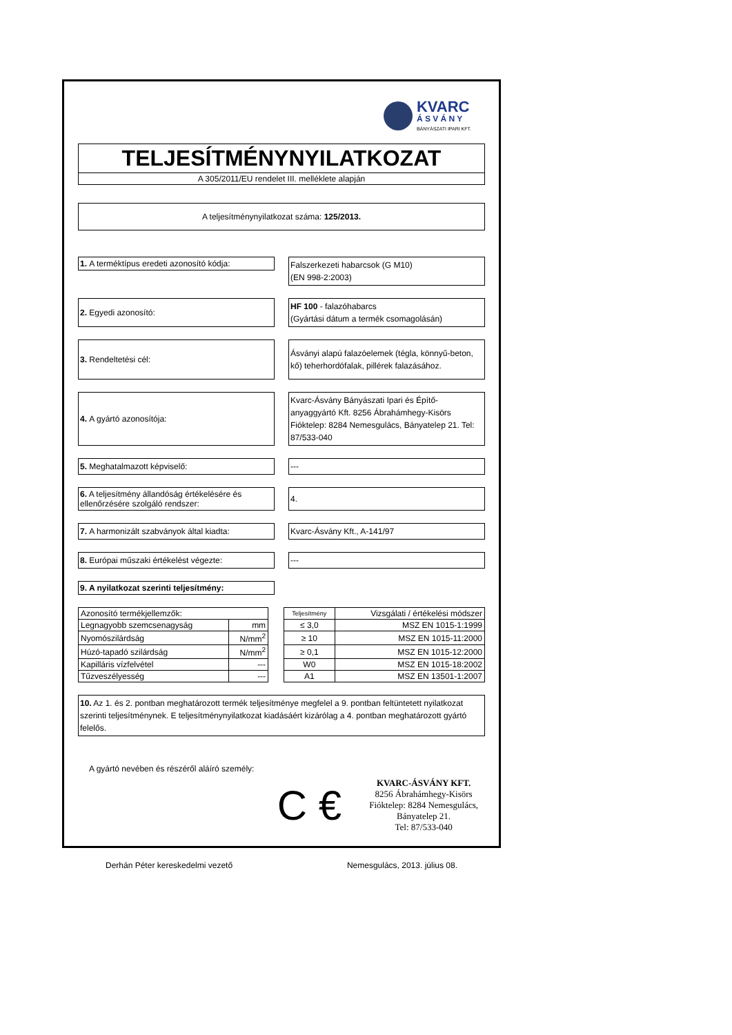KVARC
Á S V Á N Y
BÁNYÁSZATI IPARI KFT.
TELJESÍTMÉNYNYILATKOZAT
A 305/2011/EU rendelet III. melléklete alapján
A teljesítménynyilatkozat száma: 125/2013.
1. A terméktípus eredeti azonosító kódja:
Falszerkezeti habarcsok (G M10)
(EN 998-2:2003)
2. Egyedi azonosító:
HF 100 - falazóhabarcs
(Gyártási dátum a termék csomagolásán)
3. Rendeltetési cél:
Ásványi alapú falazóelemek (tégla, könnyű-beton, kő) teherhordófalak, pillérek falazásához.
4. A gyártó azonosítója:
Kvarc-Ásvány Bányászati Ipari és Építő-anyaggyártó Kft. 8256 Ábrahámhegy-Kisörs Fióktelep: 8284 Nemesgulács, Bányatelep 21. Tel: 87/533-040
5. Meghatalmazott képviselő:
---
6. A teljesítmény állandóság értékelésére és ellenőrzésére szolgáló rendszer:
4.
7. A harmonizált szabványok által kiadta:
Kvarc-Ásvány Kft., A-141/97
8. Európai műszaki értékelést végezte:
---
9. A nyilatkozat szerinti teljesítmény:
| Azonosító termékjellemzők: | | | Teljesítmény | Vizsgálati / értékelési módszer |
| Legnagyobb szemcsenagyság | mm | | ≤ 3,0 | MSZ EN 1015-1:1999 |
| Nyomószilárdság | N/mm<sup>2</sup> | | ≥ 10 | MSZ EN 1015-11:2000 |
| Húzó-tapadó szilárdság | N/mm<sup>2</sup> | | ≥ 0,1 | MSZ EN 1015-12:2000 |
| Kapilláris vízfelvétel | --- | | W0 | MSZ EN 1015-18:2002 |
| Tűzveszélyesség | --- | | A1 | MSZ EN 13501-1:2007 |
10. Az 1. és 2. pontban meghatározott termék teljesítménye megfelel a 9. pontban feltüntetett nyilatkozat szerinti teljesítménynek. E teljesítménynyilatkozat kiadásáért kizárólag a 4. pontban meghatározott gyártó felelős.
A gyártó nevében és részéről aláíró személy:
C €
KVARC-ÁSVÁNY KFT.
8256 Ábrahámhegy-Kisörs
Fióktelep: 8284 Nemesgulács,
Bányatelep 21.
Tel: 87/533-040
Derhán Péter kereskedelmi vezető Nemesgulács, 2013. július 08.